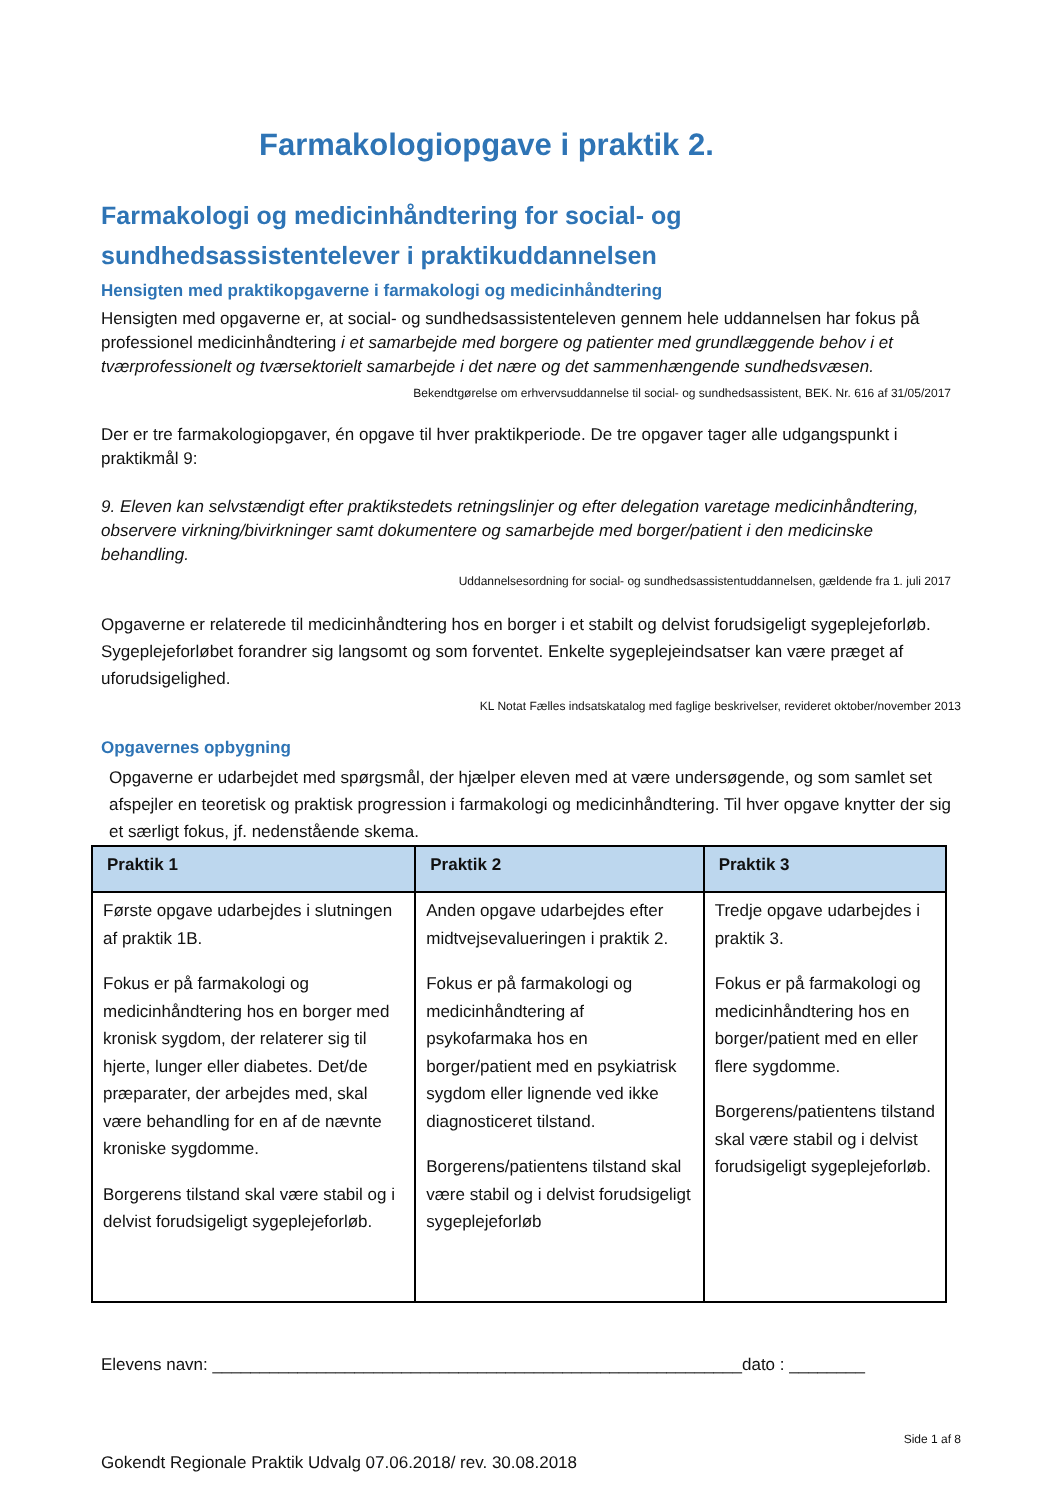Farmakologiopgave i praktik 2.
Farmakologi og medicinhåndtering for social- og sundhedsassistentelever i praktikuddannelsen
Hensigten med praktikopgaverne i farmakologi og medicinhåndtering
Hensigten med opgaverne er, at social- og sundhedsassistenteleven gennem hele uddannelsen har fokus på professionel medicinhåndtering i et samarbejde med borgere og patienter med grundlæggende behov i et tværprofessionelt og tværsektorielt samarbejde i det nære og det sammenhængende sundhedsvæsen.
Bekendtgørelse om erhvervsuddannelse til social- og sundhedsassistent, BEK. Nr. 616 af 31/05/2017
Der er tre farmakologiopgaver, én opgave til hver praktikperiode. De tre opgaver tager alle udgangspunkt i praktikmål 9:
9. Eleven kan selvstændigt efter praktikstedets retningslinjer og efter delegation varetage medicinhåndtering, observere virkning/bivirkninger samt dokumentere og samarbejde med borger/patient i den medicinske behandling.
Uddannelsesordning for social- og sundhedsassistentuddannelsen, gældende fra 1. juli 2017
Opgaverne er relaterede til medicinhåndtering hos en borger i et stabilt og delvist forudsigeligt sygeplejeforløb. Sygeplejeforløbet forandrer sig langsomt og som forventet. Enkelte sygeplejeindsatser kan være præget af uforudsigelighed.
KL Notat Fælles indsatskatalog med faglige beskrivelser, revideret oktober/november 2013
Opgavernes opbygning
Opgaverne er udarbejdet med spørgsmål, der hjælper eleven med at være undersøgende, og som samlet set afspejler en teoretisk og praktisk progression i farmakologi og medicinhåndtering. Til hver opgave knytter der sig et særligt fokus, jf. nedenstående skema.
| Praktik 1 | Praktik 2 | Praktik 3 |
| --- | --- | --- |
| Første opgave udarbejdes i slutningen af praktik 1B. Fokus er på farmakologi og medicinhåndtering hos en borger med kronisk sygdom, der relaterer sig til hjerte, lunger eller diabetes. Det/de præparater, der arbejdes med, skal være behandling for en af de nævnte kroniske sygdomme. Borgerens tilstand skal være stabil og i delvist forudsigeligt sygeplejeforløb. | Anden opgave udarbejdes efter midtvejsevalueringen i praktik 2. Fokus er på farmakologi og medicinhåndtering af psykofarmaka hos en borger/patient med en psykiatrisk sygdom eller lignende ved ikke diagnosticeret tilstand. Borgerens/patientens tilstand skal være stabil og i delvist forudsigeligt sygeplejeforløb | Tredje opgave udarbejdes i praktik 3. Fokus er på farmakologi og medicinhåndtering hos en borger/patient med en eller flere sygdomme. Borgerens/patientens tilstand skal være stabil og i delvist forudsigeligt sygeplejeforløb. |
Elevens navn: ________________________________________________________dato : ________
Side 1 af 8
Gokendt Regionale Praktik Udvalg 07.06.2018/ rev. 30.08.2018